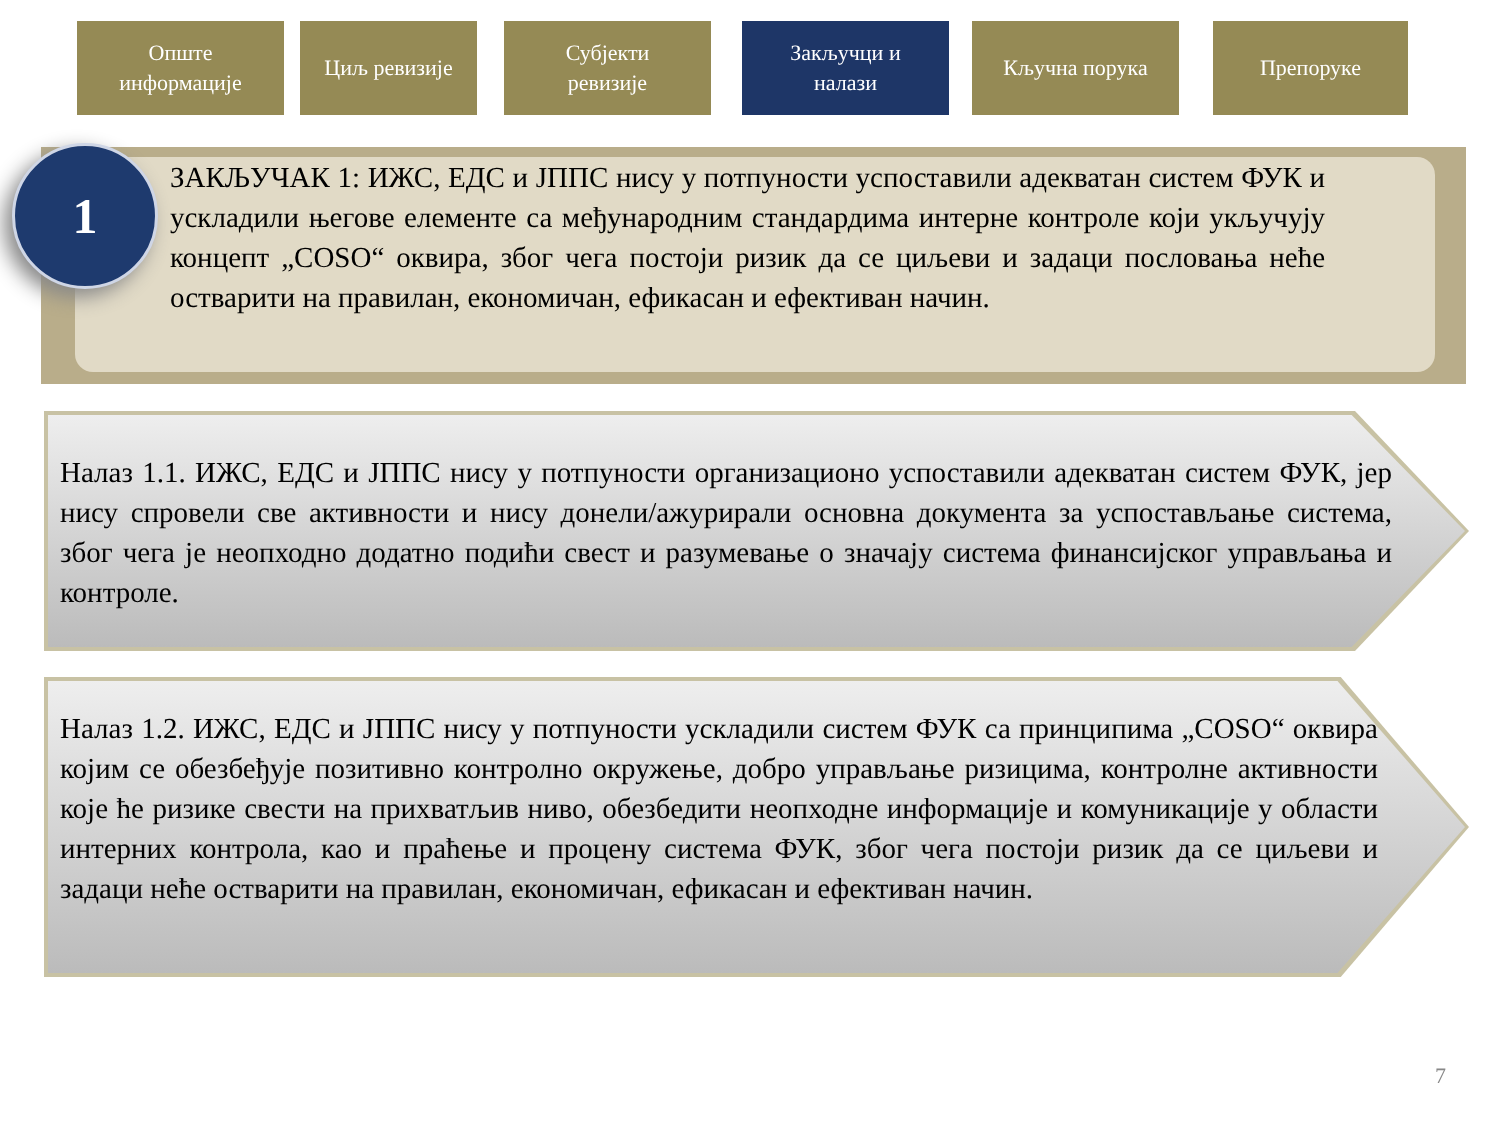Опште
информације
Циљ ревизије Субјекти
ревизије
Закључци и
налази
Кључна порука Препоруке
1
ЗАКЉУЧАК 1: ИЖС, ЕДС и ЈППС нису у потпуности успоставили адекватан систем ФУК и ускладили његове елементе са међународним стандардима интерне контроле који укључују концепт „COSO“ оквира, због чега постоји ризик да се циљеви и задаци пословања неће остварити на правилан, економичан, ефикасан и ефективан начин.
Налаз 1.1. ИЖС, ЕДС и ЈППС нису у потпуности организационо успоставили адекватан систем ФУК, јер нису спровели све активности и нису донели/ажурирали основна документа за успостављање система, због чега је неопходно додатно подићи свест и разумевање о значају система финансијског управљања и контроле.
Налаз 1.2. ИЖС, ЕДС и ЈППС нису у потпуности ускладили систем ФУК са принципима „COSO“ оквира којим се обезбеђује позитивно контролно окружење, добро управљање ризицима, контролне активности које ће ризике свести на прихватљив ниво, обезбедити неопходне информације и комуникације у области интерних контрола, као и праћење и процену система ФУК, због чега постоји ризик да се циљеви и задаци неће остварити на правилан, економичан, ефикасан и ефективан начин.
7